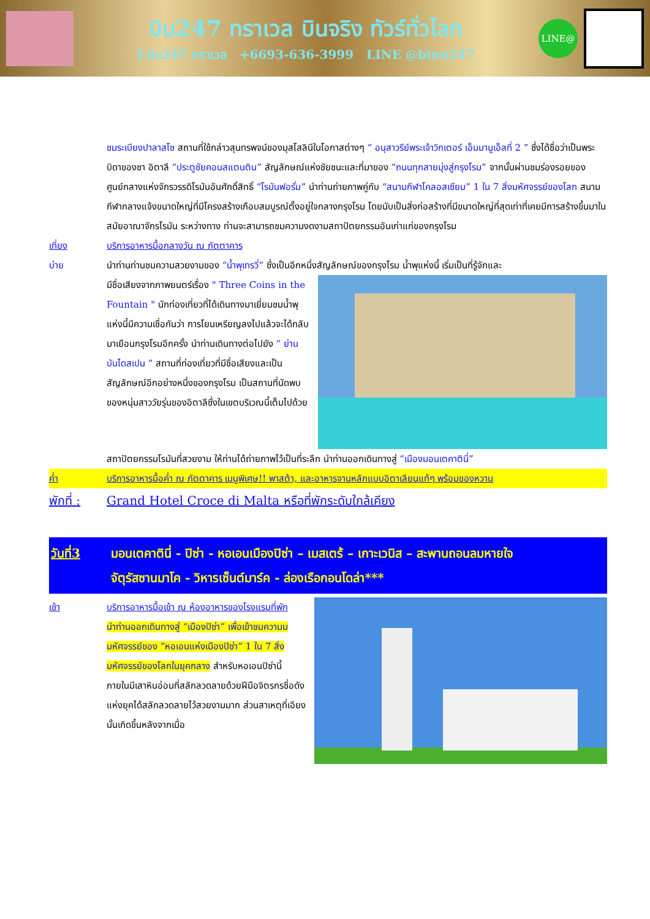บิน247 ทราเวล บินจริง ทัวร์ทั่วโลก
f บิน247 ทราเวล +6693-636-3999 LINE @binn247
LINE@
ชมระเบียงปาลาสโซ สถานที่ใช้กล่าวสุนทรพจน์ของมุสโสลินีในโอกาสต่างๆ “ อนุสาวรีย์พระเจ้าวิกเตอร์ เอ็มมานูเอ็ลที่ 2 ” ซึ่งได้ชื่อว่าเป็นพระบิดาของชา อิตาลี “ประตูชัยคอนสแตนติน” สัญลักษณ์แห่งชัยชนะและที่มาของ “ถนนทุกสายมุ่งสู่กรุงโรม” จากนั้นผ่านชมร่องรอยของศูนย์กลางแห่งจักรวรรดิโรมันอันศักดิ์สิทธิ์ “โรมันฟอรั่ม” นำท่านถ่ายภาพคู่กับ “สนามกีฬาโคลอสเซียม” 1 ใน 7 สิ่งมหัศจรรย์ของโลก สนามกีฬากลางแจ้งขนาดใหญ่ที่มีโครงสร้างเกือบสมบูรณ์ตั้งอยู่ใจกลางกรุงโรม โดยนับเป็นสิ่งก่อสร้างที่มีขนาดใหญ่ที่สุดเท่าที่เคยมีการสร้างขึ้นมาในสมัยอาณาจักรโรมัน ระหว่างทาง ท่านจะสามารถชมความงดงามสถาปัตยกรรมอันเก่าแก่ของกรุงโรม
เที่ยง บริการอาหารมื้อกลางวัน ณ ภัตตาคาร
บ่าย นำท่านท่านชมความสวยงามของ “น้ำพุเทรวี่” ซึ่งเป็นอีกหนึ่งสัญลักษณ์ของกรุงโรม น้ำพุแห่งนี้ เริ่มเป็นที่รู้จักและ
มีชื่อเสียงจากภาพยนตร์เรื่อง " Three Coins in the Fountain " นักท่องเที่ยวที่ได้เดินทางมาเยี่ยมชมน้ำพุแห่งนี้มีความเชื่อกันว่า การโยนเหรียญลงไปแล้วจะได้กลับมาเยือนกรุงโรมอีกครั้ง นำท่านเดินทางต่อไปยัง “ ย่านบันไดสเปน ” สถานที่ท่องเที่ยวที่มีชื่อเสียงและเป็นสัญลักษณ์อีกอย่างหนึ่งของกรุงโรม เป็นสถานที่นัดพบของหนุ่มสาววัยรุ่นของอิตาลีซึ่งในเขตบริเวณนี้เต็มไปด้วย
สถาปัตยกรรมโรมันที่สวยงาม ให้ท่านได้ถ่ายภาพไว้เป็นที่ระลึก นำท่านออกเดินทางสู่ “เมืองมอนเตคาตินี่”
ค่ำ บริการอาหารมื้อค่ำ ณ ภัตตาคาร เมนูพิเศษ!! พาสต้า, และอาหารจานหลักแบบอิตาเลียนแท้ๆ พร้อมของหวาน
พักที่ :
Grand Hotel Croce di Malta หรือที่พักระดับใกล้เคียง
วันที่3 มอนเตคาตินี่ - ปิซ่า - หอเอนเมืองปิซ่า – เมสเตร้ – เกาะเวนิส – สะพานถอนลมหายใจ
จัตุรัสซานมาโค - วิหารเซ็นต์มาร์ค - ล่องเรือกอนโดล่า***
เช้า บริการอาหารมื้อเช้า ณ ห้องอาหารของโรงแรมที่พัก
นำท่านออกเดินทางสู่ “เมืองปิซ่า” เพื่อเข้าชมความมมหัศจรรย์ของ “หอเอนแห่งเมืองปิซ่า” 1 ใน 7 สิ่งมหัศจรรย์ของโลกในยุคกลาง สำหรับหอเอนปิซ่านี้ ภายในมีเสาหินอ่อนที่สลักลวดลายด้วยฝีมือจิตรกรชื่อดังแห่งยุคได้สลักลวดลายไว้สวยงามมาก ส่วนสาเหตุที่เอียง นั้นเกิดขึ้นหลังจากเมื่อ